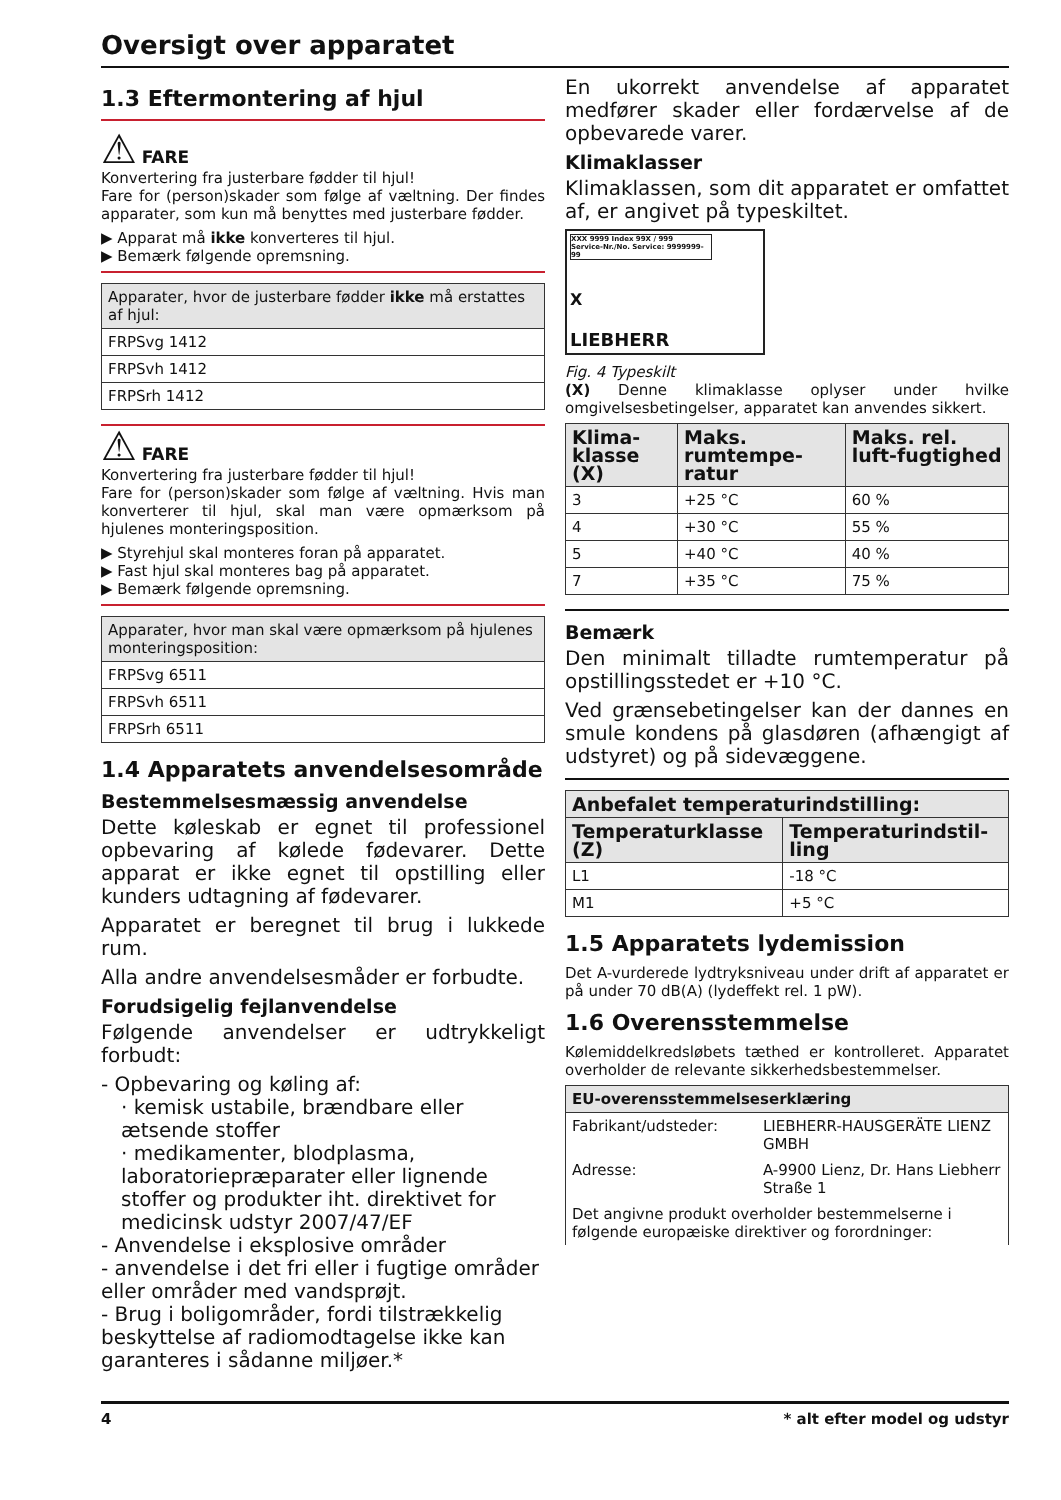Oversigt over apparatet
1.3 Eftermontering af hjul
⚠ FARE
Konvertering fra justerbare fødder til hjul!
Fare for (person)skader som følge af væltning. Der findes apparater, som kun må benyttes med justerbare fødder.
▶ Apparat må ikke konverteres til hjul.
▶ Bemærk følgende opremsning.
| Apparater, hvor de justerbare fødder ikke må erstattes af hjul: |
| --- |
| FRPSvg 1412 |
| FRPSvh 1412 |
| FRPSrh 1412 |
⚠ FARE
Konvertering fra justerbare fødder til hjul!
Fare for (person)skader som følge af væltning. Hvis man konverterer til hjul, skal man være opmærksom på hjulenes monteringsposition.
▶ Styrehjul skal monteres foran på apparatet.
▶ Fast hjul skal monteres bag på apparatet.
▶ Bemærk følgende opremsning.
| Apparater, hvor man skal være opmærksom på hjulenes monteringsposition: |
| --- |
| FRPSvg 6511 |
| FRPSvh 6511 |
| FRPSrh 6511 |
1.4 Apparatets anvendelsesområde
Bestemmelsesmæssig anvendelse
Dette køleskab er egnet til professionel opbevaring af kølede fødevarer. Dette apparat er ikke egnet til opstilling eller kunders udtagning af fødevarer.
Apparatet er beregnet til brug i lukkede rum.
Alla andre anvendelsesmåder er forbudte.
Forudsigelig fejlanvendelse
Følgende anvendelser er udtrykkeligt forbudt:
- Opbevaring og køling af:
· kemisk ustabile, brændbare eller ætsende stoffer
· medikamenter, blodplasma, laboratoriepræparater eller lignende stoffer og produkter iht. direktivet for medicinsk udstyr 2007/47/EF
- Anvendelse i eksplosive områder
- anvendelse i det fri eller i fugtige områder eller områder med vandsprøjt.
- Brug i boligområder, fordi tilstrækkelig beskyttelse af radiomodtagelse ikke kan garanteres i sådanne miljøer.*
En ukorrekt anvendelse af apparatet medfører skader eller fordærvelse af de opbevarede varer.
Klimaklasser
Klimaklassen, som dit apparatet er omfattet af, er angivet på typeskiltet.
XXX 9999 Index 99X / 999
Service-Nr./No. Service: 9999999-99
X
LIEBHERR
Fig. 4 Typeskilt
(X) Denne klimaklasse oplyser under hvilke omgivelsesbetingelser, apparatet kan anvendes sikkert.
| Klima-klasse (X) | Maks. rumtempe-ratur | Maks. rel. luft-fugtighed |
| --- | --- | --- |
| 3 | +25 °C | 60 % |
| 4 | +30 °C | 55 % |
| 5 | +40 °C | 40 % |
| 7 | +35 °C | 75 % |
Bemærk
Den minimalt tilladte rumtemperatur på opstillingsstedet er +10 °C.
Ved grænsebetingelser kan der dannes en smule kondens på glasdøren (afhængigt af udstyret) og på sidevæggene.
| Anbefalet temperaturindstilling: | |
| --- | --- |
| Temperaturklasse (Z) | Temperaturindstil-ling |
| L1 | -18 °C |
| M1 | +5 °C |
1.5 Apparatets lydemission
Det A-vurderede lydtryksniveau under drift af apparatet er på under 70 dB(A) (lydeffekt rel. 1 pW).
1.6 Overensstemmelse
Kølemiddelkredsløbets tæthed er kontrolleret. Apparatet overholder de relevante sikkerhedsbestemmelser.
| EU-overensstemmelseserklæring | |
| --- | --- |
| Fabrikant/udsteder: | LIEBHERR-HAUSGERÄTE LIENZ GMBH |
| Adresse: | A-9900 Lienz, Dr. Hans Liebherr Straße 1 |
| Det angivne produkt overholder bestemmelserne i følgende europæiske direktiver og forordninger: | |
4 * alt efter model og udstyr